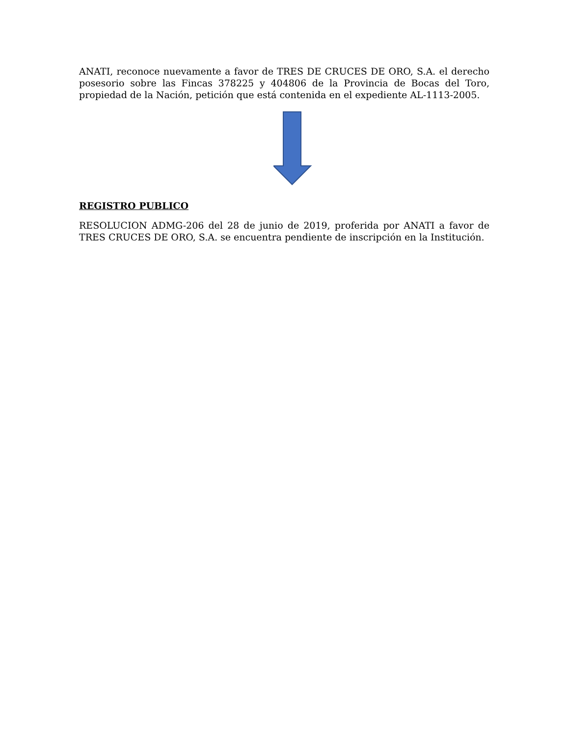ANATI, reconoce nuevamente a favor de TRES DE CRUCES DE ORO, S.A. el derecho posesorio sobre las Fincas 378225 y 404806 de la Provincia de Bocas del Toro, propiedad de la Nación, petición que está contenida en el expediente AL-1113-2005.
REGISTRO PUBLICO
RESOLUCION ADMG-206 del 28 de junio de 2019, proferida por ANATI a favor de TRES CRUCES DE ORO, S.A. se encuentra pendiente de inscripción en la Institución.